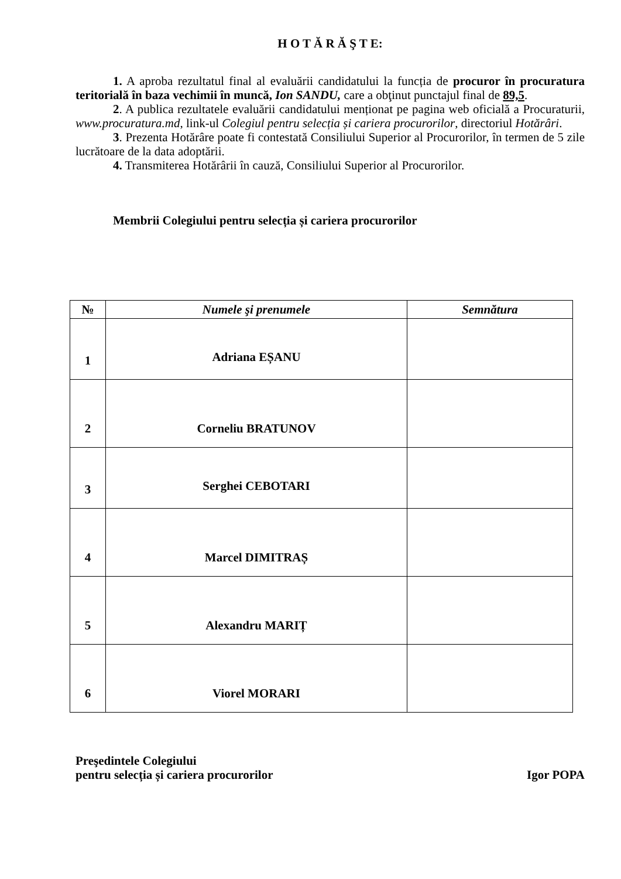H O T Ă R Ă Ş T E:
1. A aproba rezultatul final al evaluării candidatului la funcția de procuror în procuratura teritorială în baza vechimii în muncă, Ion SANDU, care a obţinut punctajul final de 89,5.
2. A publica rezultatele evaluării candidatului menționat pe pagina web oficială a Procuraturii, www.procuratura.md, link-ul Colegiul pentru selecția și cariera procurorilor, directoriul Hotărâri.
3. Prezenta Hotărâre poate fi contestată Consiliului Superior al Procurorilor, în termen de 5 zile lucrătoare de la data adoptării.
4. Transmiterea Hotărârii în cauză, Consiliului Superior al Procurorilor.
Membrii Colegiului pentru selecția și cariera procurorilor
| № | Numele şi prenumele | Semnătura |
| --- | --- | --- |
| 1 | Adriana EȘANU | |
| 2 | Corneliu BRATUNOV | |
| 3 | Serghei CEBOTARI | |
| 4 | Marcel DIMITRAȘ | |
| 5 | Alexandru MARIȚ | |
| 6 | Viorel MORARI | |
Preşedintele Colegiului
pentru selecția și cariera procurorilor
Igor POPA